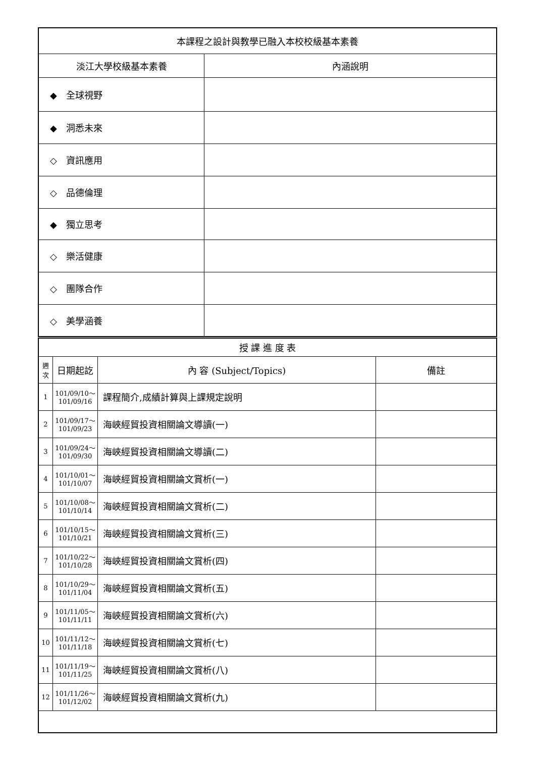| 本課程之設計與教學已融入本校校級基本素養 | |
| --- | --- |
| 淡江大學校級基本素養 | 內涵說明 |
| ◆ 全球視野 | |
| ◆ 洞悉未來 | |
| ◇ 資訊應用 | |
| ◇ 品德倫理 | |
| ◆ 獨立思考 | |
| ◇ 樂活健康 | |
| ◇ 團隊合作 | |
| ◇ 美學涵養 | |
| 授 課 進 度 表 | | | |
| --- | --- | --- | --- |
| 週 次 | 日期起訖 | 內 容 (Subject/Topics) | 備註 |
| 1 | 101/09/10～ 101/09/16 | 課程簡介,成績計算與上課規定說明 | |
| 2 | 101/09/17～ 101/09/23 | 海峽經貿投資相關論文導讀(一) | |
| 3 | 101/09/24～ 101/09/30 | 海峽經貿投資相關論文導讀(二) | |
| 4 | 101/10/01～ 101/10/07 | 海峽經貿投資相關論文賞析(一) | |
| 5 | 101/10/08～ 101/10/14 | 海峽經貿投資相關論文賞析(二) | |
| 6 | 101/10/15～ 101/10/21 | 海峽經貿投資相關論文賞析(三) | |
| 7 | 101/10/22～ 101/10/28 | 海峽經貿投資相關論文賞析(四) | |
| 8 | 101/10/29～ 101/11/04 | 海峽經貿投資相關論文賞析(五) | |
| 9 | 101/11/05～ 101/11/11 | 海峽經貿投資相關論文賞析(六) | |
| 10 | 101/11/12～ 101/11/18 | 海峽經貿投資相關論文賞析(七) | |
| 11 | 101/11/19～ 101/11/25 | 海峽經貿投資相關論文賞析(八) | |
| 12 | 101/11/26～ 101/12/02 | 海峽經貿投資相關論文賞析(九) | |